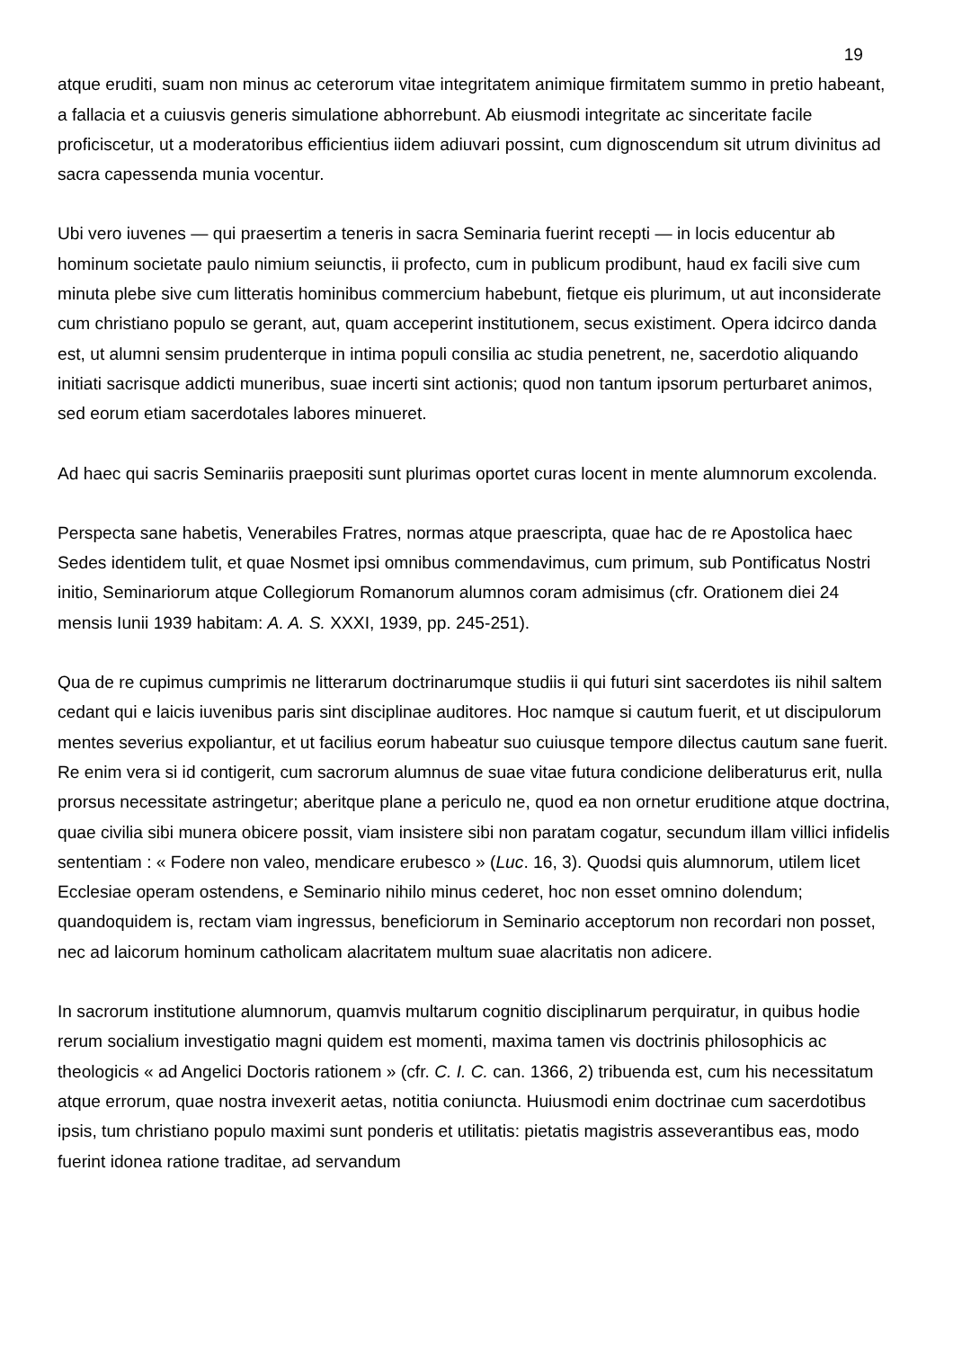19
atque eruditi, suam non minus ac ceterorum vitae integritatem animique firmitatem summo in pretio habeant, a fallacia et a cuiusvis generis simulatione abhorrebunt. Ab eiusmodi integritate ac sinceritate facile proficiscetur, ut a moderatoribus efficientius iidem adiuvari possint, cum dignoscendum sit utrum divinitus ad sacra capessenda munia vocentur.
Ubi vero iuvenes — qui praesertim a teneris in sacra Seminaria fuerint recepti — in locis educentur ab hominum societate paulo nimium seiunctis, ii profecto, cum in publicum prodibunt, haud ex facili sive cum minuta plebe sive cum litteratis hominibus commercium habebunt, fietque eis plurimum, ut aut inconsiderate cum christiano populo se gerant, aut, quam acceperint institutionem, secus existiment. Opera idcirco danda est, ut alumni sensim prudenterque in intima populi consilia ac studia penetrent, ne, sacerdotio aliquando initiati sacrisque addicti muneribus, suae incerti sint actionis; quod non tantum ipsorum perturbaret animos, sed eorum etiam sacerdotales labores minueret.
Ad haec qui sacris Seminariis praepositi sunt plurimas oportet curas locent in mente alumnorum excolenda.
Perspecta sane habetis, Venerabiles Fratres, normas atque praescripta, quae hac de re Apostolica haec Sedes identidem tulit, et quae Nosmet ipsi omnibus commendavimus, cum primum, sub Pontificatus Nostri initio, Seminariorum atque Collegiorum Romanorum alumnos coram admisimus (cfr. Orationem diei 24 mensis Iunii 1939 habitam: A. A. S. XXXI, 1939, pp. 245-251).
Qua de re cupimus cumprimis ne litterarum doctrinarumque studiis ii qui futuri sint sacerdotes iis nihil saltem cedant qui e laicis iuvenibus paris sint disciplinae auditores. Hoc namque si cautum fuerit, et ut discipulorum mentes severius expoliantur, et ut facilius eorum habeatur suo cuiusque tempore dilectus cautum sane fuerit. Re enim vera si id contigerit, cum sacrorum alumnus de suae vitae futura condicione deliberaturus erit, nulla prorsus necessitate astringetur; aberitque plane a periculo ne, quod ea non ornetur eruditione atque doctrina, quae civilia sibi munera obicere possit, viam insistere sibi non paratam cogatur, secundum illam villici infidelis sententiam : « Fodere non valeo, mendicare erubesco » (Luc. 16, 3). Quodsi quis alumnorum, utilem licet Ecclesiae operam ostendens, e Seminario nihilo minus cederet, hoc non esset omnino dolendum; quandoquidem is, rectam viam ingressus, beneficiorum in Seminario acceptorum non recordari non posset, nec ad laicorum hominum catholicam alacritatem multum suae alacritatis non adicere.
In sacrorum institutione alumnorum, quamvis multarum cognitio disciplinarum perquiratur, in quibus hodie rerum socialium investigatio magni quidem est momenti, maxima tamen vis doctrinis philosophicis ac theologicis « ad Angelici Doctoris rationem » (cfr. C. I. C. can. 1366, 2) tribuenda est, cum his necessitatum atque errorum, quae nostra invexerit aetas, notitia coniuncta. Huiusmodi enim doctrinae cum sacerdotibus ipsis, tum christiano populo maximi sunt ponderis et utilitatis: pietatis magistris asseverantibus eas, modo fuerint idonea ratione traditae, ad servandum